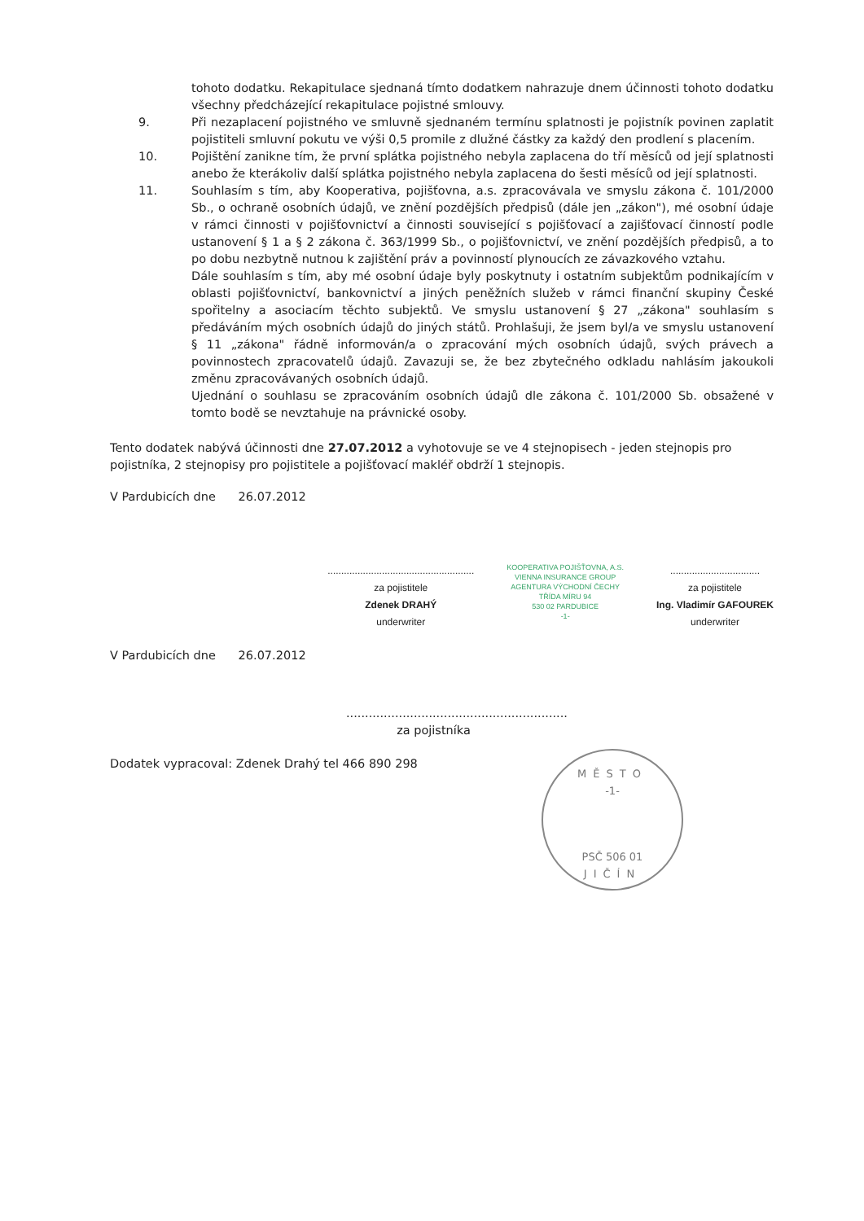tohoto dodatku. Rekapitulace sjednaná tímto dodatkem nahrazuje dnem účinnosti tohoto dodatku všechny předcházející rekapitulace pojistné smlouvy.
9. Při nezaplacení pojistného ve smluvně sjednaném termínu splatnosti je pojistník povinen zaplatit pojistiteli smluvní pokutu ve výši 0,5 promile z dlužné částky za každý den prodlení s placením.
10. Pojištění zanikne tím, že první splátka pojistného nebyla zaplacena do tří měsíců od její splatnosti anebo že kterákoliv další splátka pojistného nebyla zaplacena do šesti měsíců od její splatnosti.
11. Souhlasím s tím, aby Kooperativa, pojišťovna, a.s. zpracovávala ve smyslu zákona č. 101/2000 Sb., o ochraně osobních údajů, ve znění pozdějších předpisů (dále jen „zákon"), mé osobní údaje v rámci činnosti v pojišťovnictví a činnosti související s pojišťovací a zajišťovací činností podle ustanovení § 1 a § 2 zákona č. 363/1999 Sb., o pojišťovnictví, ve znění pozdějších předpisů, a to po dobu nezbytně nutnou k zajištění práv a povinností plynoucích ze závazkového vztahu.
Dále souhlasím s tím, aby mé osobní údaje byly poskytnuty i ostatním subjektům podnikajícím v oblasti pojišťovnictví, bankovnictví a jiných peněžních služeb v rámci finanční skupiny České spořitelny a asociacím těchto subjektů. Ve smyslu ustanovení § 27 „zákona" souhlasím s předáváním mých osobních údajů do jiných států. Prohlašuji, že jsem byl/a ve smyslu ustanovení § 11 „zákona" řádně informován/a o zpracování mých osobních údajů, svých právech a povinnostech zpracovatelů údajů. Zavazuji se, že bez zbytečného odkladu nahlásím jakoukoli změnu zpracovávaných osobních údajů.
Ujednání o souhlasu se zpracováním osobních údajů dle zákona č. 101/2000 Sb. obsažené v tomto bodě se nevztahuje na právnické osoby.
Tento dodatek nabývá účinnosti dne 27.07.2012 a vyhotovuje se ve 4 stejnopisech - jeden stejnopis pro pojistníka, 2 stejnopisy pro pojistitele a pojišťovací makléř obdrží 1 stejnopis.
V Pardubicích dne 26.07.2012
......................................................
za pojistitele
Zdenek DRAHÝ
underwriter
KOOPERATIVA POJIŠŤOVNA, A.S.
VIENNA INSURANCE GROUP
AGENTURA VÝCHODNÍ ČECHY
TŘÍDA MÍRU 94
530 02 PARDUBICE
-1-
.................................
za pojistitele
Ing. Vladimír GAFOUREK
underwriter
V Pardubicích dne 26.07.2012
...........................................................
za pojistníka
Dodatek vypracoval: Zdenek Drahý tel 466 890 298
MĚSTO
-1-
PSČ 506 01
JIČÍN